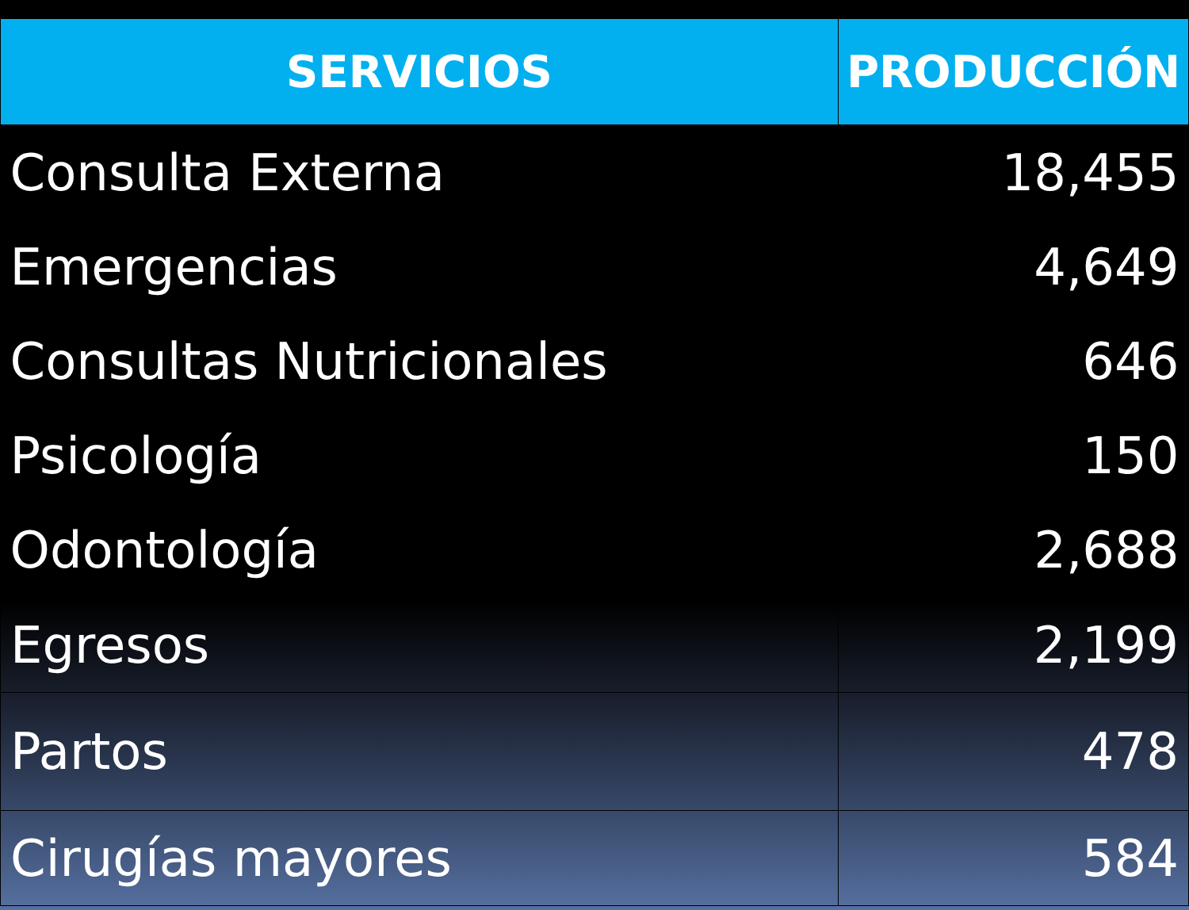| SERVICIOS | PRODUCCIÓN |
| --- | --- |
| Consulta Externa | 18,455 |
| Emergencias | 4,649 |
| Consultas Nutricionales | 646 |
| Psicología | 150 |
| Odontología | 2,688 |
| Egresos | 2,199 |
| Partos | 478 |
| Cirugías mayores | 584 |